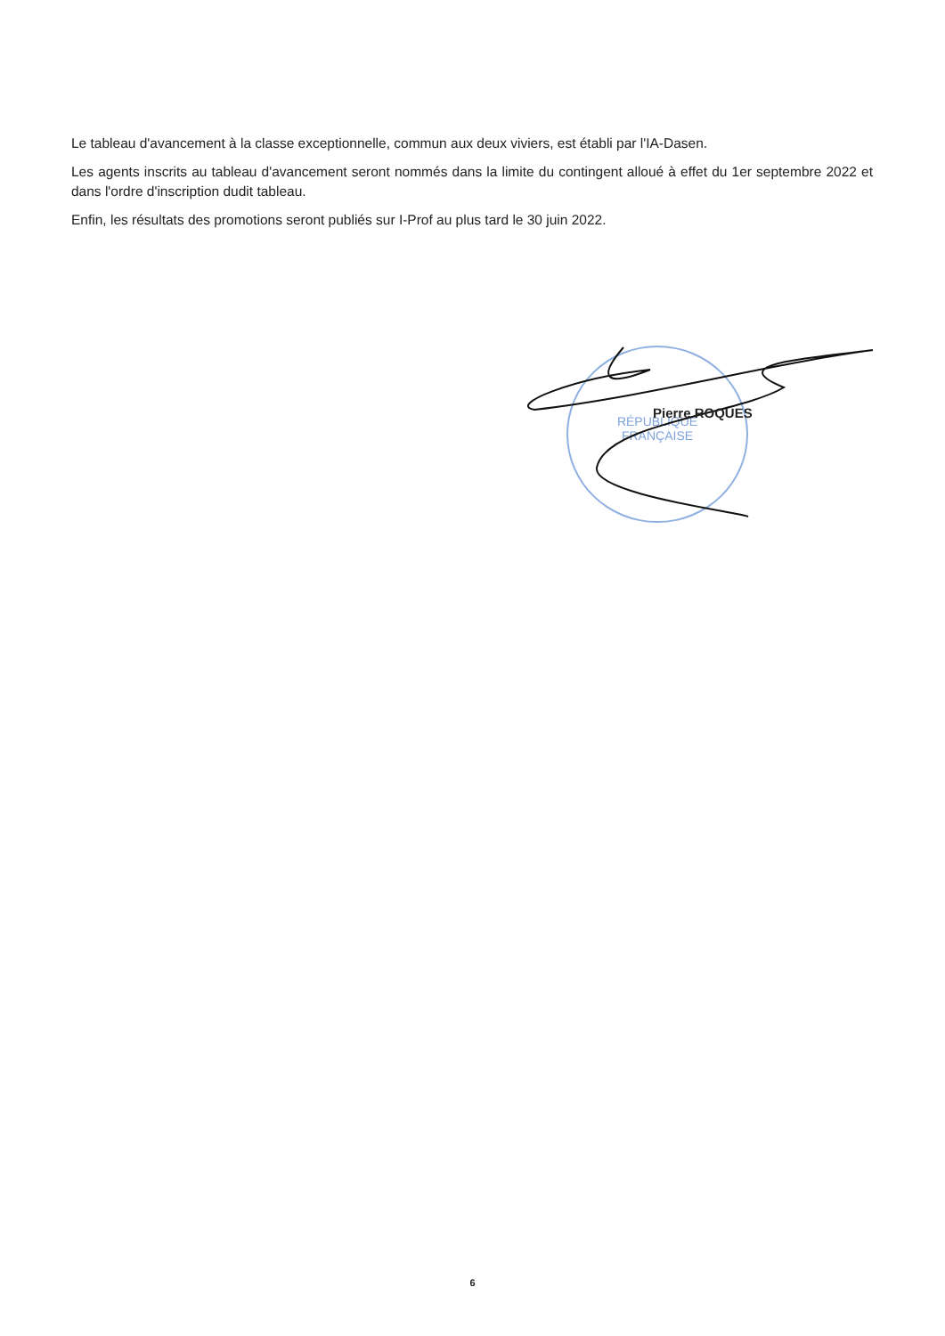Le tableau d'avancement à la classe exceptionnelle, commun aux deux viviers, est établi par l'IA-Dasen.
Les agents inscrits au tableau d'avancement seront nommés dans la limite du contingent alloué à effet du 1er septembre 2022 et dans l'ordre d'inscription dudit tableau.
Enfin, les résultats des promotions seront publiés sur I-Prof au plus tard le 30 juin 2022.
RÉPUBLIQUE
FRANÇAISE
Pierre ROQUES
6